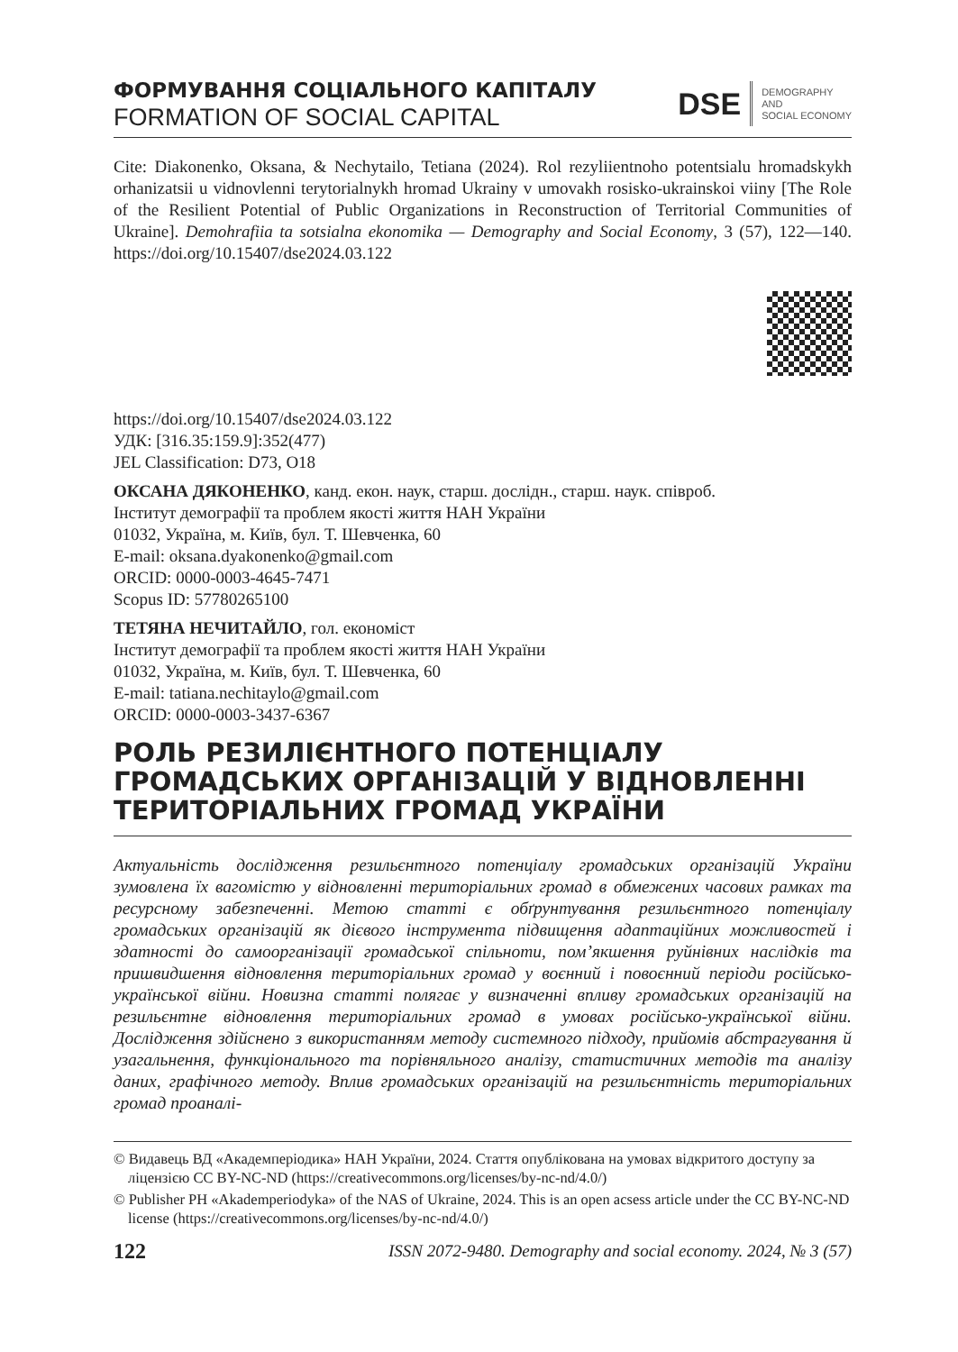ФОРМУВАННЯ СОЦІАЛЬНОГО КАПІТАЛУ
FORMATION OF SOCIAL CAPITAL
DSE
DEMOGRAPHY
AND
SOCIAL ECONOMY
Cite: Diakonenko, Oksana, & Nechytailo, Tetiana (2024). Rol rezyliientnoho potentsialu hromadskykh orhanizatsii u vidnovlenni terytorialnykh hromad Ukrainy v umovakh rosisko-ukrainskoi viiny [The Role of the Resilient Potential of Public Organizations in Reconstruction of Territorial Communities of Ukraine]. Demohrafiia ta sotsialna ekonomika — Demography and Social Economy, 3 (57), 122—140. https://doi.org/10.15407/dse2024.03.122
https://doi.org/10.15407/dse2024.03.122
УДК: [316.35:159.9]:352(477)
JEL Classification: D73, O18
ОКСАНА ДЯКОНЕНКО, канд. екон. наук, старш. дослідн., старш. наук. співроб.
Інститут демографії та проблем якості життя НАН України
01032, Україна, м. Київ, бул. Т. Шевченка, 60
E-mail: oksana.dyakonenko@gmail.com
ORCID: 0000-0003-4645-7471
Scopus ID: 57780265100
ТЕТЯНА НЕЧИТАЙЛО, гол. економіст
Інститут демографії та проблем якості життя НАН України
01032, Україна, м. Київ, бул. Т. Шевченка, 60
E-mail: tatiana.nechitaylo@gmail.com
ORCID: 0000-0003-3437-6367
РОЛЬ РЕЗИЛІЄНТНОГО ПОТЕНЦІАЛУ ГРОМАДСЬКИХ ОРГАНІЗАЦІЙ У ВІДНОВЛЕННІ ТЕРИТОРІАЛЬНИХ ГРОМАД УКРАЇНИ
Актуальність дослідження резильєнтного потенціалу громадських організацій України зумовлена їх вагомістю у відновленні територіальних громад в обмежених часових рамках та ресурсному забезпеченні. Метою статті є обґрунтування резильєнтного потенціалу громадських організацій як дієвого інструмента підвищення адаптаційних можливостей і здатності до самоорганізації громадської спільноти, пом’якшення руйнівних наслідків та пришвидшення відновлення територіальних громад у воєнний і повоєнний періоди російсько-української війни. Новизна статті полягає у визначенні впливу громадських організацій на резильєнтне відновлення територіальних громад в умовах російсько-української війни. Дослідження здійснено з використанням методу системного підходу, прийомів абстрагування й узагальнення, функціонального та порівняльного аналізу, статистичних методів та аналізу даних, графічного методу. Вплив громадських організацій на резильєнтність територіальних громад проаналі-
© Видавець ВД «Академперіодика» НАН України, 2024. Стаття опублікована на умовах відкритого доступу за ліцензією CC BY-NC-ND (https://creativecommons.org/licenses/by-nc-nd/4.0/)
© Publisher PH «Akademperiodyka» of the NAS of Ukraine, 2024. This is an open acsess article under the CC BY-NC-ND license (https://creativecommons.org/licenses/by-nc-nd/4.0/)
122 ISSN 2072-9480. Demography and social economy. 2024, № 3 (57)